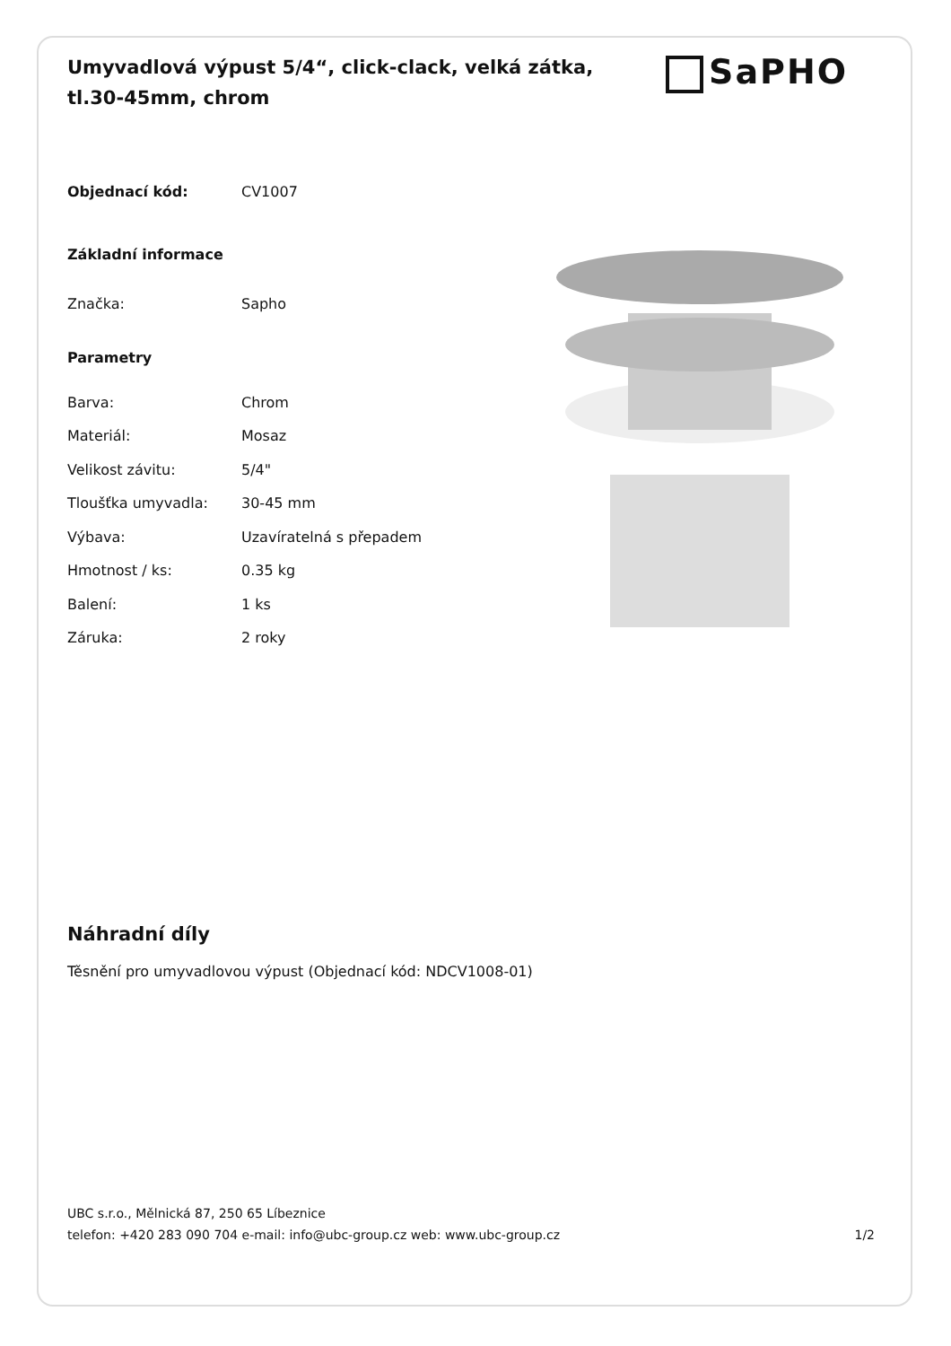Umyvadlová výpust 5/4“, click-clack, velká zátka, tl.30-45mm, chrom
SaPHO
| Objednací kód: | CV1007 |
| Základní informace | |
| Značka: | Sapho |
| Parametry | |
| Barva: | Chrom |
| Materiál: | Mosaz |
| Velikost závitu: | 5/4" |
| Tloušťka umyvadla: | 30-45 mm |
| Výbava: | Uzavíratelná s přepadem |
| Hmotnost / ks: | 0.35 kg |
| Balení: | 1 ks |
| Záruka: | 2 roky |
Náhradní díly
Těsnění pro umyvadlovou výpust (Objednací kód: NDCV1008-01)
UBC s.r.o., Mělnická 87, 250 65 Líbeznice
telefon: +420 283 090 704 e-mail: info@ubc-group.cz web: www.ubc-group.cz 1/2